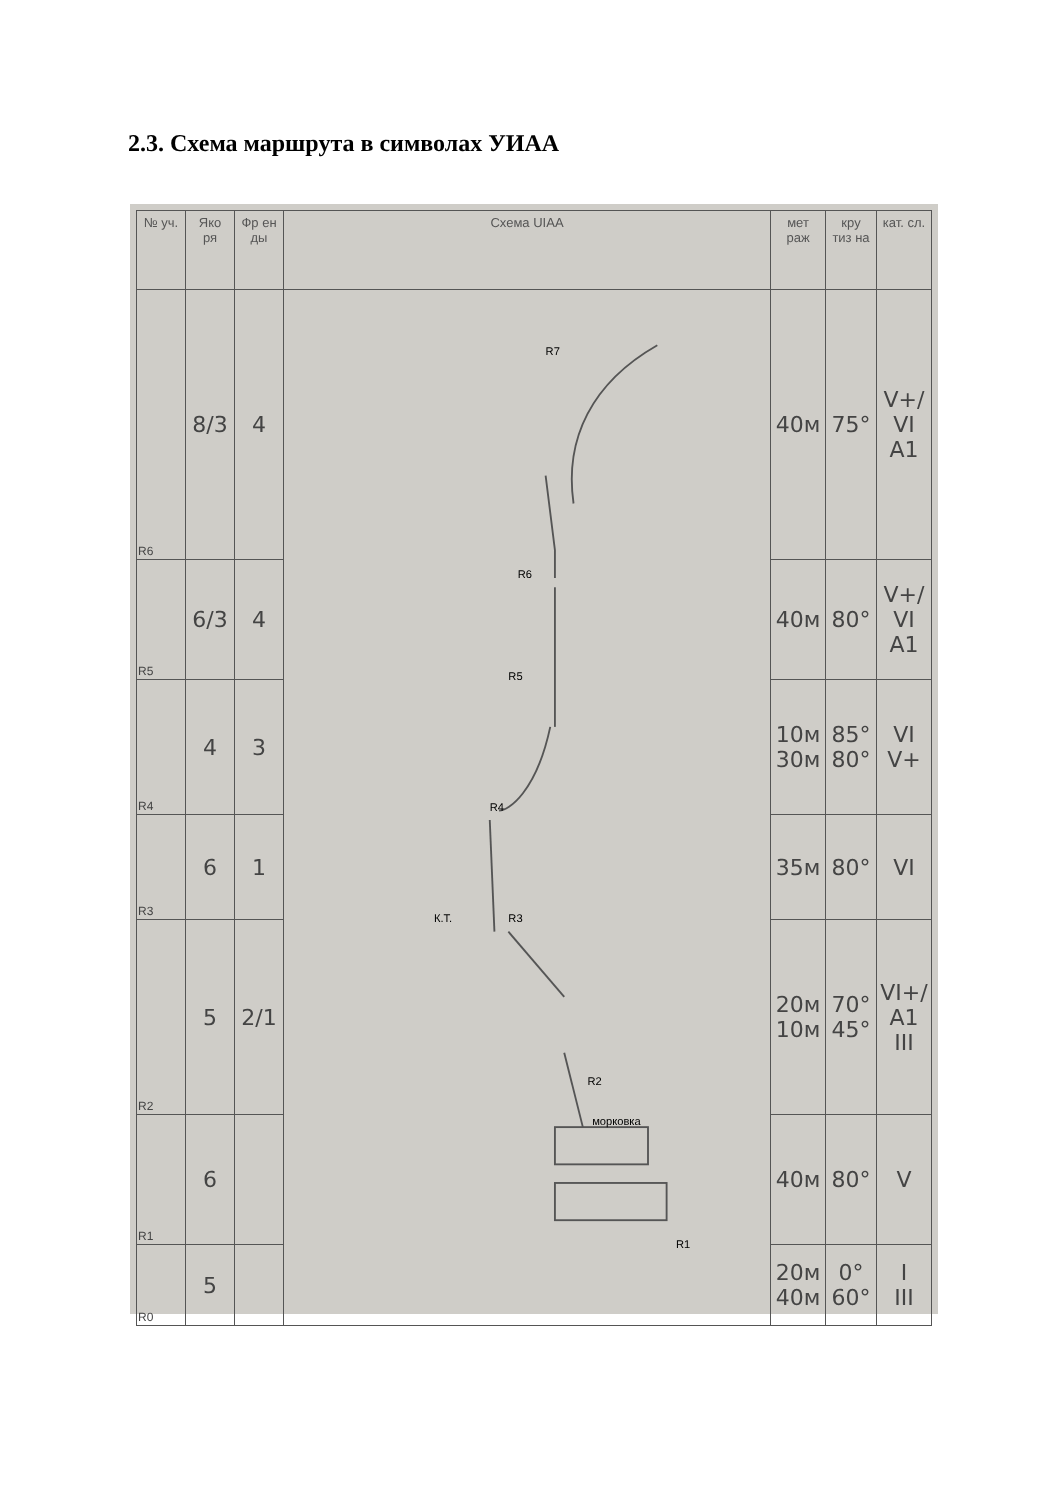2.3. Схема маршрута в символах УИАА
| № уч. | Яко ря | Фр ен ды | Схема UIAA | мет раж | кру тиз на | кат. сл. |
| --- | --- | --- | --- | --- | --- | --- |
| R6 | 8/3 | 4 | R7 R6 R5 R4 R3 К.Т. R2 морковка R1 | 40м | 75° | V+/ VI A1 |
| R5 | 6/3 | 4 | | 40м | 80° | V+/ VI A1 |
| R4 | 4 | 3 | | 10м 30м | 85° 80° | VI V+ |
| R3 | 6 | 1 | | 35м | 80° | VI |
| R2 | 5 | 2/1 | | 20м 10м | 70° 45° | VI+/ A1 III |
| R1 | 6 | | | 40м | 80° | V |
| R0 | 5 | | | 20м 40м | 0° 60° | I III |